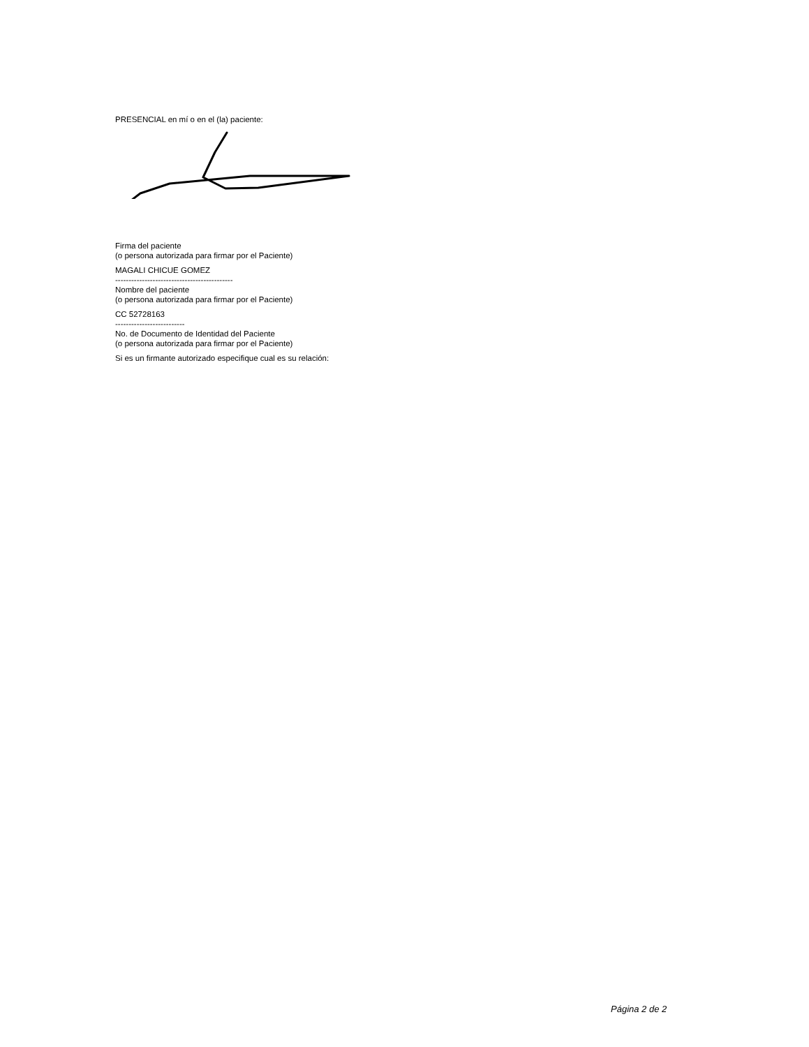PRESENCIAL en mí o en el (la) paciente:
Firma del paciente
(o persona autorizada para firmar por el Paciente)
MAGALI CHICUE GOMEZ
--------------------------------------------
Nombre del paciente
(o persona autorizada para firmar por el Paciente)
CC 52728163
--------------------------
No. de Documento de Identidad del Paciente
(o persona autorizada para firmar por el Paciente)
Si es un firmante autorizado especifique cual es su relación:
Página 2 de 2